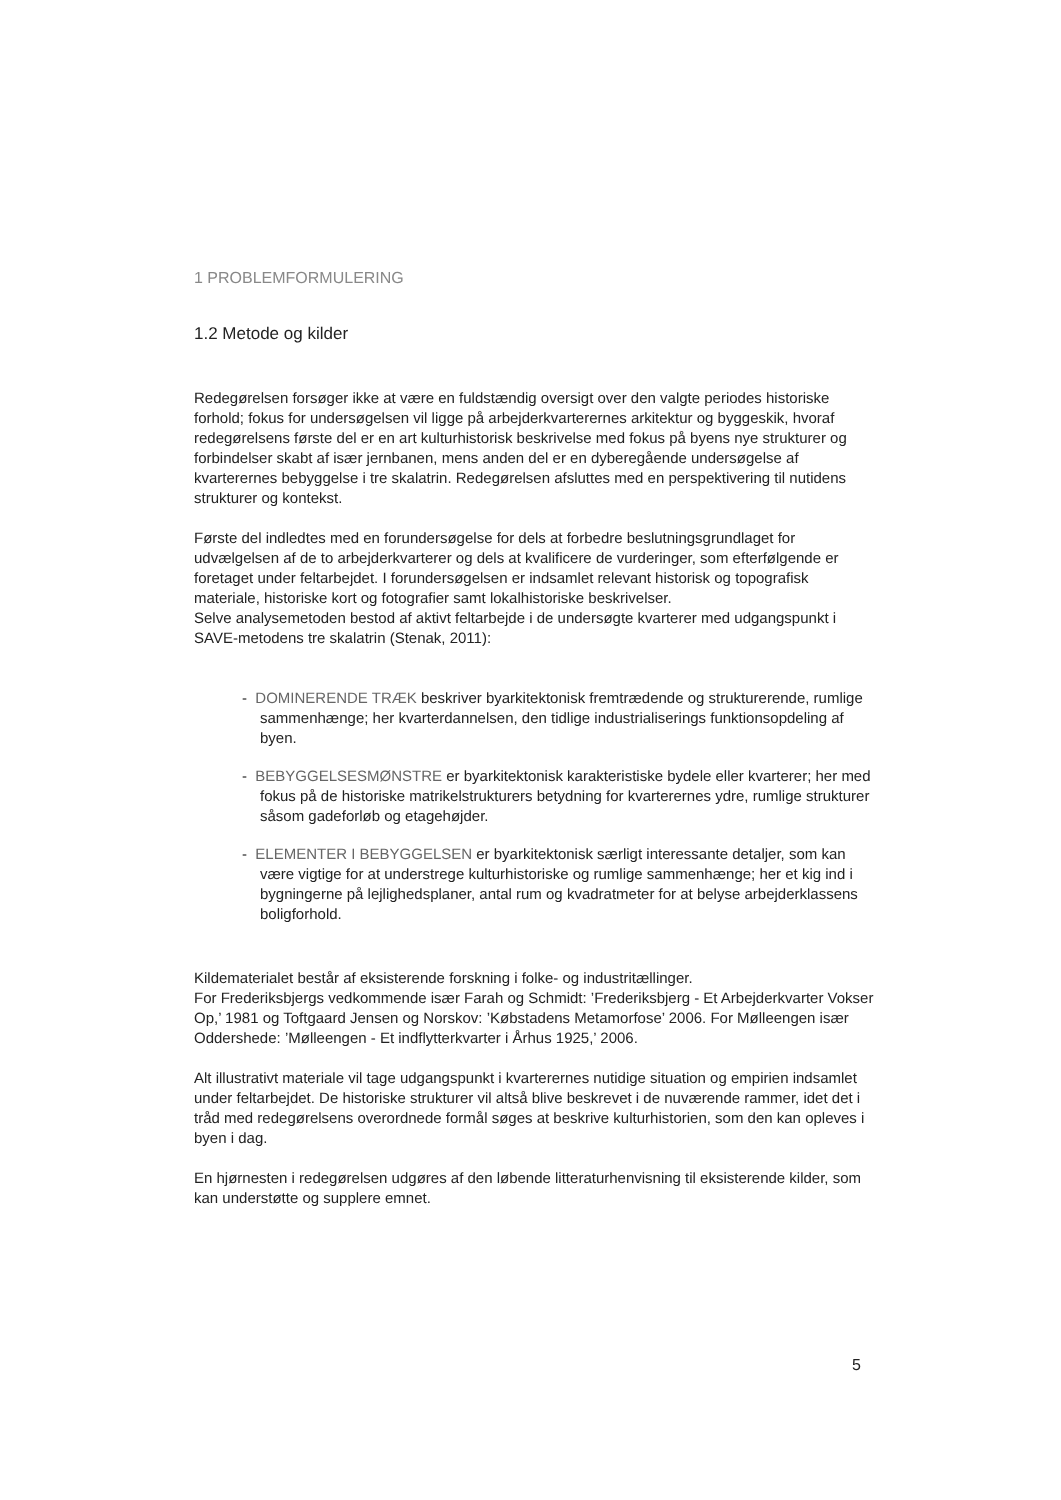1 PROBLEMFORMULERING
1.2 Metode og kilder
Redegørelsen forsøger ikke at være en fuldstændig oversigt over den valgte periodes historiske forhold; fokus for undersøgelsen vil ligge på arbejderkvarterernes arkitektur og byggeskik, hvoraf redegørelsens første del er en art kulturhistorisk beskrivelse med fokus på byens nye strukturer og forbindelser skabt af især jernbanen, mens anden del er en dyberegående undersøgelse af kvarterernes bebyggelse i tre skalatrin. Redegørelsen afsluttes med en perspektivering til nutidens strukturer og kontekst.
Første del indledtes med en forundersøgelse for dels at forbedre beslutningsgrundlaget for udvælgelsen af de to arbejderkvarterer og dels at kvalificere de vurderinger, som efterfølgende er foretaget under feltarbejdet. I forundersøgelsen er indsamlet relevant historisk og topografisk materiale, historiske kort og fotografier samt lokalhistoriske beskrivelser.
Selve analysemetoden bestod af aktivt feltarbejde i de undersøgte kvarterer med udgangspunkt i SAVE-metodens tre skalatrin (Stenak, 2011):
- DOMINERENDE TRÆK beskriver byarkitektonisk fremtrædende og strukturerende, rumlige sammenhænge; her kvarterdannelsen, den tidlige industrialiserings funktionsopdeling af byen.
- BEBYGGELSESMØNSTRE er byarkitektonisk karakteristiske bydele eller kvarterer; her med fokus på de historiske matrikelstrukturers betydning for kvarterernes ydre, rumlige strukturer såsom gadeforløb og etagehøjder.
- ELEMENTER I BEBYGGELSEN er byarkitektonisk særligt interessante detaljer, som kan være vigtige for at understrege kulturhistoriske og rumlige sammenhænge; her et kig ind i bygningerne på lejlighedsplaner, antal rum og kvadratmeter for at belyse arbejderklassens boligforhold.
Kildematerialet består af eksisterende forskning i folke- og industritællinger.
For Frederiksbjergs vedkommende især Farah og Schmidt: ’Frederiksbjerg - Et Arbejderkvarter Vokser Op,’ 1981 og Toftgaard Jensen og Norskov: ’Købstadens Metamorfose’ 2006. For Mølleengen især Oddershede: ’Mølleengen - Et indflytterkvarter i Århus 1925,’ 2006.
Alt illustrativt materiale vil tage udgangspunkt i kvarterernes nutidige situation og empirien indsamlet under feltarbejdet. De historiske strukturer vil altså blive beskrevet i de nuværende rammer, idet det i tråd med redegørelsens overordnede formål søges at beskrive kulturhistorien, som den kan opleves i byen i dag.
En hjørnesten i redegørelsen udgøres af den løbende litteraturhenvisning til eksisterende kilder, som kan understøtte og supplere emnet.
5